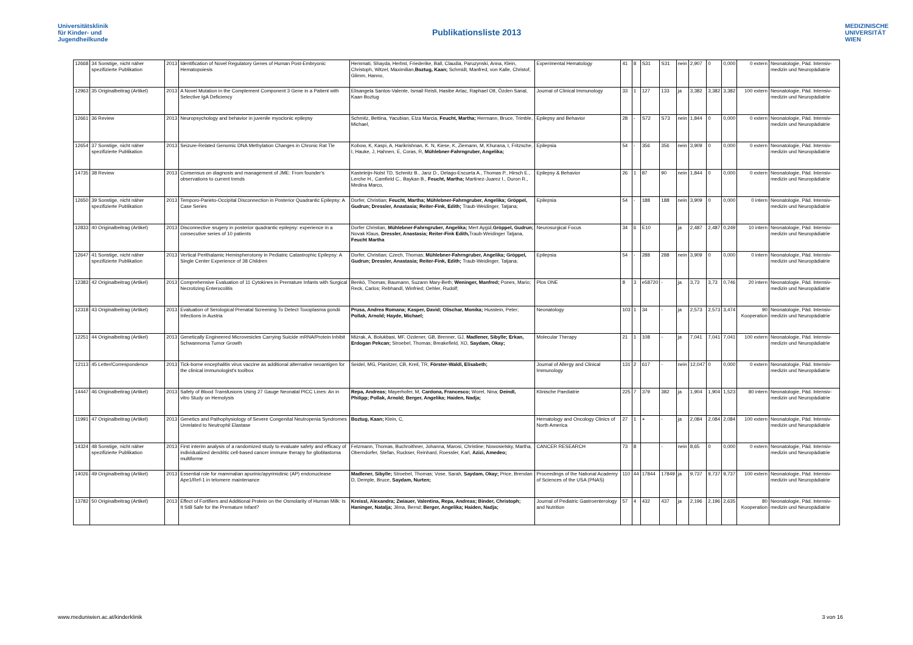Universitätsklinik
für Kinder- und
Jugendheilkunde
Publikationsliste 2013
MEDIZINISCHE
UNIVERSITÄT
WIEN
| 12668 | 34 Sonstige, nicht näher spezifizierte Publikation | 2013 | Identification of Novel Regulatory Genes of Human Post-Embryonic Hematopoiesis | Hemmati, Shayda, Herbst, Friederike, Ball, Claudia, Paruzynski, Anna, Klein, Christoph, Witzel, Maximilian, Boztug, Kaan; Schmidt, Manfred, von Kalle, Christof, Glimm, Hanno, | Experimental Hematology | 41 | 8 | S31 | S31 | nein | 2,907 | 0 | 0,000 | 0 extern | Neonatologie, Päd. Intensiv-medizin und Neuropädiatrie |
| 12963 | 35 Originalbeitrag (Artikel) | 2013 | A Novel Mutation in the Complement Component 3 Gene in a Patient with Selective IgA Deficiency | Elisangela Santos-Valente, Ismail Reisli, Hasibe Artac, Raphael Ott, Özden Sanal, Kaan Boztug | Journal of Clinical Immunology | 33 | 1 | 127 | 133 | ja | 3,382 | 3,382 | 3,382 | 100 extern | Neonatologie, Päd. Intensiv-medizin und Neuropädiatrie |
| 12661 | 36 Review | 2013 | Neuropsychology and behavior in juvenile myoclonic epilepsy | Schmitz, Bettina, Yacubian, Elza Marcia, Feucht, Martha; Hermann, Bruce, Trimble, Michael, | Epilepsy and Behavior | 28 | - | S72 | S73 | nein | 1,844 | 0 | 0,000 | 0 extern | Neonatologie, Päd. Intensiv-medizin und Neuropädiatrie |
| 12654 | 37 Sonstige, nicht näher spezifizierte Publikation | 2013 | Seizure-Related Genomic DNA Methylation Changes in Chronic Rat Tle | Kobow, K, Kaspi, A, Harikrishnan, K. N, Kiese, K, Ziemann, M, Khurana, I, Fritzsche, I, Hauke, J, Hahnen, E, Coras, R, Mühlebner-Fahrngruber, Angelika; | Epilepsia | 54 | - | 356 | 356 | nein | 3,909 | 0 | 0,000 | 0 extern | Neonatologie, Päd. Intensiv-medizin und Neuropädiatrie |
| 14735 | 38 Review | 2013 | Consensus on diagnosis and management of JME: From founder's observations to current trends | Kasteleijn-Nolst TD, Schmitz B., Janz D., Delago-Escueta A., Thomas P., Hirsch E., Lerche H., Camfield C., Baykan B., Feucht, Martha; Martinez-Juarez I., Duron R., Medina Marco, | Epilepsy & Behavior | 26 | 1 | 87 | 90 | nein | 1,844 | 0 | 0,000 | 0 extern | Neonatologie, Päd. Intensiv-medizin und Neuropädiatrie |
| 12650 | 39 Sonstige, nicht näher spezifizierte Publikation | 2013 | Temporo-Parieto-Occipital Disconnection in Posterior Quadrantic Epilepsy: A Case Series | Dorfer, Christian; Feucht, Martha; Mühlebner-Fahrngruber, Angelika; Gröppel, Gudrun; Dressler, Anastasia; Reiter-Fink, Edith; Traub-Weidinger, Tatjana; | Epilepsia | 54 | - | 188 | 188 | nein | 3,909 | 0 | 0,000 | 0 intern | Neonatologie, Päd. Intensiv-medizin und Neuropädiatrie |
| 12833 | 40 Originalbeitrag (Artikel) | 2013 | Disconnective srugery in posterior quadrantic epilepsy: experience in a consecutive series of 10 patients | Dorfer Christian, Mühlebner-Fahrngruber, Angelika; Mert Aygül, Gröppel, Gudrun; Novak Klaus, Dressler, Anastasia; Reiter-Fink Edith, Traub-Weidinger Tatjana, Feucht Martha | Neurosurgical Focus | 34 | 6 | E10 | | ja | 2,487 | 2,487 | 0,249 | 10 intern | Neonatologie, Päd. Intensiv-medizin und Neuropädiatrie |
| 12647 | 41 Sonstige, nicht näher spezifizierte Publikation | 2013 | Vertical Perithalamic Hemispherotomy in Pediatric Catastrophic Epilepsy: A Single Center Experience of 38 Children | Dorfer, Christian; Czech, Thomas; Mühlebner-Fahrngruber, Angelika; Gröppel, Gudrun; Dressler, Anastasia; Reiter-Fink, Edith; Traub-Weidinger, Tatjana; | Epilepsia | 54 | - | 288 | 288 | nein | 3,909 | 0 | 0,000 | 0 intern | Neonatologie, Päd. Intensiv-medizin und Neuropädiatrie |
| 12383 | 42 Originalbeitrag (Artikel) | 2013 | Comprehensive Evaluation of 11 Cytokines in Premature Infants with Surgical Necrotizing Enterocolitis | Benkö, Thomas; Baumann, Suzann Mary-Beth; Weninger, Manfred; Pones, Mario; Reck, Carlos; Rebhandl, Winfried; Oehler, Rudolf; | Plos ONE | 8 | 3 | e58720 | - | ja | 3,73 | 3,73 | 0,746 | 20 intern | Neonatologie, Päd. Intensiv-medizin und Neuropädiatrie |
| 12318 | 43 Originalbeitrag (Artikel) | 2013 | Evaluation of Serological Prenatal Screening To Detect Toxoplasma gondii Infections in Austria | Prusa, Andrea Romana; Kasper, David; Olischar, Monika; Husslein, Peter; Pollak, Arnold; Hayde, Michael; | Neonatology | 103 | 1 | 34 | - | ja | 2,573 | 2,573 | 3,474 | 90 Kooperation | Neonatologie, Päd. Intensiv-medizin und Neuropädiatrie |
| 12251 | 44 Originalbeitrag (Artikel) | 2013 | Genetically Engineered Microvesicles Carrying Suicide mRNA/Protein Inhibit Schwannoma Tumor Growth | Mizrak, A, Bolukbasi, MF, Ozdener, GB, Brenner, GJ, Madlener, Sibylle; Erkan, Erdogan Pekcan; Stroebel, Thomas; Breakefield, XO, Saydam, Okay; | Molecular Therapy | 21 | 1 | 108 | - | ja | 7,041 | 7,041 | 7,041 | 100 extern | Neonatologie, Päd. Intensiv-medizin und Neuropädiatrie |
| 12113 | 45 Letter/Correspondence | 2013 | Tick-borne encephalitis virus vaccine as additional alternative neoantigen for the clinical immunologist's toolbox | Seidel, MG, Planitzer, CB, Kreil, TR, Förster-Waldl, Elisabeth; | Journal of Allergy and Clinical Immunology | 131 | 2 | 617 | - | nein | 12,047 | 0 | 0,000 | 0 extern | Neonatologie, Päd. Intensiv-medizin und Neuropädiatrie |
| 14447 | 46 Originalbeitrag (Artikel) | 2013 | Safety of Blood Transfusions Using 27 Gauge Neonatal PICC Lines: An in vitro Study on Hemolysis | Repa, Andreas; Mayerhofer, M, Cardona, Francesco; Worel, Nina; Deindl, Philipp; Pollak, Arnold; Berger, Angelika; Haiden, Nadja; | Klinische Paediatrie | 225 | 7 | 379 | 382 | ja | 1,904 | 1,904 | 1,523 | 80 intern | Neonatologie, Päd. Intensiv-medizin und Neuropädiatrie |
| 11991 | 47 Originalbeitrag (Artikel) | 2013 | Genetics and Pathophysiology of Severe Congenital Neutropenia Syndromes Unrelated to Neutrophil Elastase | Boztug, Kaan; Klein, C, | Hematology and Oncology Clinics of North America | 27 | 1 | + | - | ja | 2,084 | 2,084 | 2,084 | 100 extern | Neonatologie, Päd. Intensiv-medizin und Neuropädiatrie |
| 14324 | 48 Sonstige, nicht näher spezifizierte Publikation | 2013 | First interim analysis of a randomized study to evaluate safety and efficacy of individualized dendritic cell-based cancer immune therapy for glioblastoma multiforme | Felzmann, Thomas, Buchroithner, Johanna, Marosi, Christine; Nowosielsky, Martha, Oberndorfer, Stefan, Ruckser, Reinhard, Roessler, Karl, Azizi, Amedeo; | CANCER RESEARCH | 73 | 8 | | - | nein | 8,65 | 0 | 0,000 | 0 extern | Neonatologie, Päd. Intensiv-medizin und Neuropädiatrie |
| 14026 | 49 Originalbeitrag (Artikel) | 2013 | Essential role for mammalian apurinic/apyrimidinic (AP) endonuclease Ape1/Ref-1 in telomere maintenance | Madlener, Sibylle; Stroebel, Thomas; Vose, Sarah, Saydam, Okay; Price, Brendan D, Demple, Bruce, Saydam, Nurten; | Proceedings of the National Academy of Sciences of the USA (PNAS) | 110 | 44 | 17844 | 17849 | ja | 9,737 | 9,737 | 9,737 | 100 extern | Neonatologie, Päd. Intensiv-medizin und Neuropädiatrie |
| 13782 | 50 Originalbeitrag (Artikel) | 2013 | Effect of Fortifiers and Additional Protein on the Osmolarity of Human Milk: Is It Still Safe for the Premature Infant? | Kreissl, Alexandra; Zwiauer, Valentina, Repa, Andreas; Binder, Christoph; Haninger, Natalja; Jilma, Bernd; Berger, Angelika; Haiden, Nadja; | Journal of Pediatric Gastroenterology and Nutrition | 57 | 4 | 432 | 437 | ja | 2,196 | 2,196 | 2,635 | 80 Kooperation | Neonatologie, Päd. Intensiv-medizin und Neuropädiatrie |
www.meduniwien.ac.at/kinderklinik 3 von 16